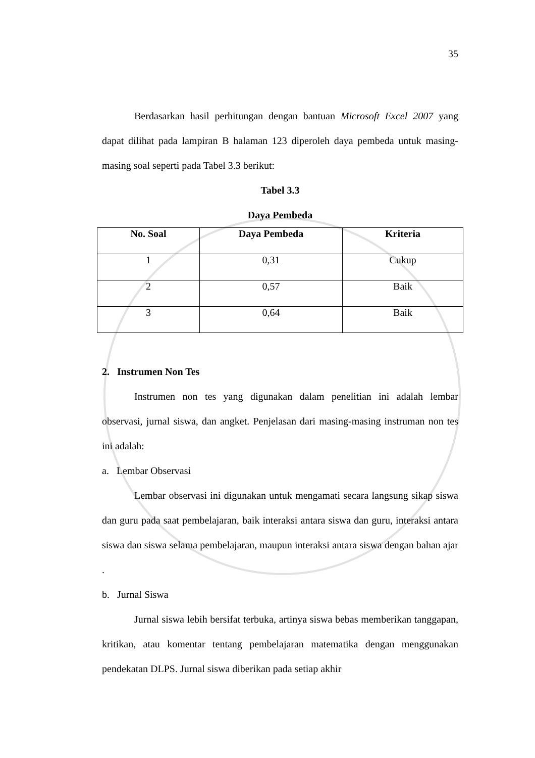35
Berdasarkan hasil perhitungan dengan bantuan Microsoft Excel 2007 yang dapat dilihat pada lampiran B halaman 123 diperoleh daya pembeda untuk masing-masing soal seperti pada Tabel 3.3 berikut:
Tabel 3.3
Daya Pembeda
| No. Soal | Daya Pembeda | Kriteria |
| --- | --- | --- |
| 1 | 0,31 | Cukup |
| 2 | 0,57 | Baik |
| 3 | 0,64 | Baik |
2. Instrumen Non Tes
Instrumen non tes yang digunakan dalam penelitian ini adalah lembar observasi, jurnal siswa, dan angket. Penjelasan dari masing-masing instruman non tes ini adalah:
a. Lembar Observasi
Lembar observasi ini digunakan untuk mengamati secara langsung sikap siswa dan guru pada saat pembelajaran, baik interaksi antara siswa dan guru, interaksi antara siswa dan siswa selama pembelajaran, maupun interaksi antara siswa dengan bahan ajar .
b. Jurnal Siswa
Jurnal siswa lebih bersifat terbuka, artinya siswa bebas memberikan tanggapan, kritikan, atau komentar tentang pembelajaran matematika dengan menggunakan pendekatan DLPS. Jurnal siswa diberikan pada setiap akhir